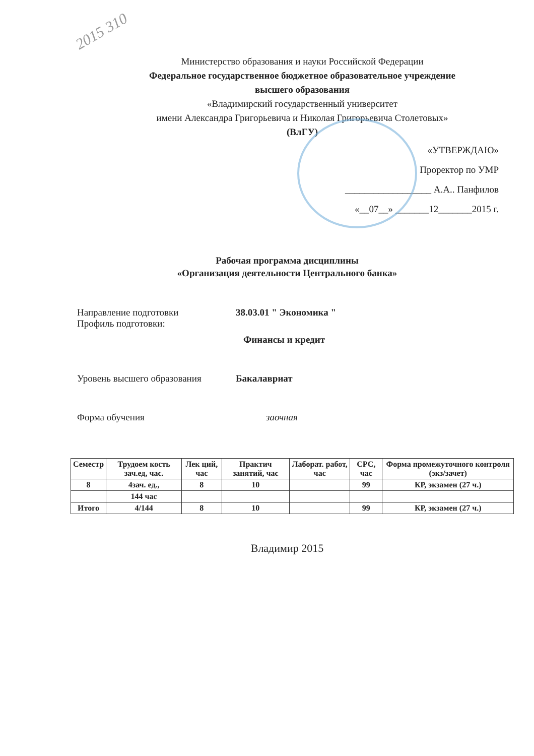2015 310
Министерство образования и науки Российской Федерации
Федеральное государственное бюджетное образовательное учреждение
высшего образования
«Владимирский государственный университет
имени Александра Григорьевича и Николая Григорьевича Столетовых»
(ВлГУ)
«УТВЕРЖДАЮ»
Проректор по УМР
__________________ А.А.. Панфилов
«__07__» _______12_______2015 г.
Рабочая программа дисциплины
«Организация деятельности Центрального банка»
Направление подготовки
Профиль подготовки:
38.03.01 " Экономика "
Финансы и кредит
Уровень высшего образования Бакалавриат
Форма обучения заочная
| Семестр | Трудоем кость зач.ед, час. | Лек ций, час | Практич занятий, час | Лаборат. работ, час | СРС, час | Форма промежуточного контроля (экз/зачет) |
| --- | --- | --- | --- | --- | --- | --- |
| 8 | 4зач. ед., | 8 | 10 | | 99 | КР, экзамен (27 ч.) |
| | 144 час | | | | | |
| Итого | 4/144 | 8 | 10 | | 99 | КР, экзамен (27 ч.) |
Владимир 2015